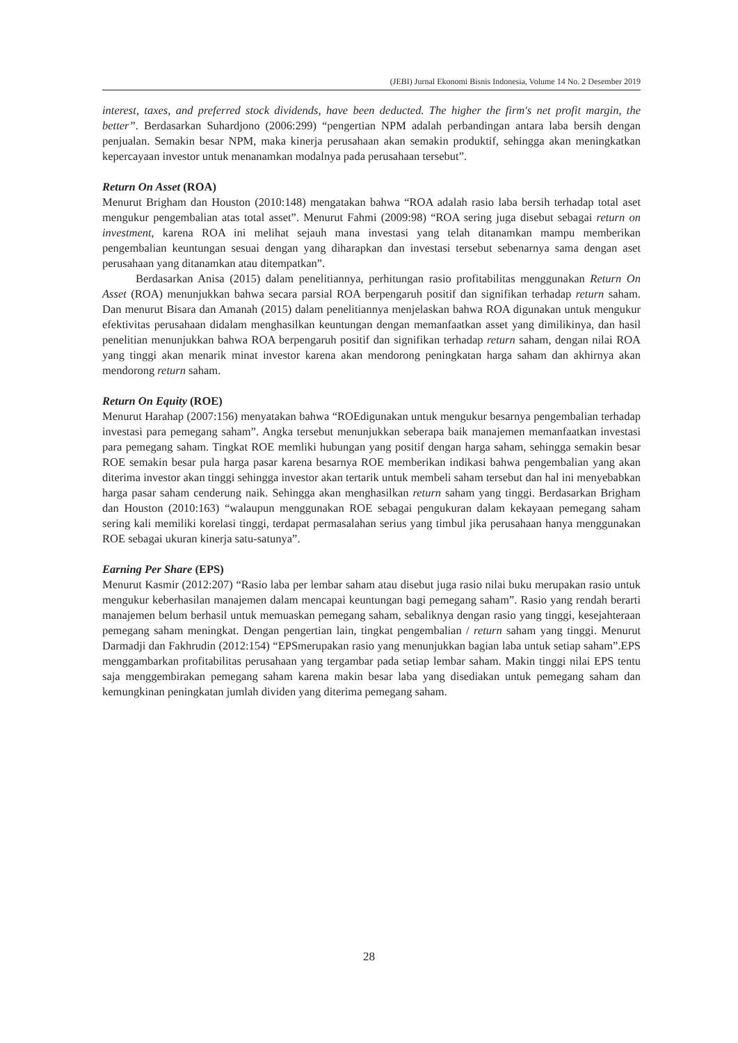(JEBI) Jurnal Ekonomi Bisnis Indonesia, Volume 14 No. 2 Desember 2019
interest, taxes, and preferred stock dividends, have been deducted. The higher the firm's net profit margin, the better”. Berdasarkan Suhardjono (2006:299) “pengertian NPM adalah perbandingan antara laba bersih dengan penjualan. Semakin besar NPM, maka kinerja perusahaan akan semakin produktif, sehingga akan meningkatkan kepercayaan investor untuk menanamkan modalnya pada perusahaan tersebut”.
Return On Asset (ROA)
Menurut Brigham dan Houston (2010:148) mengatakan bahwa “ROA adalah rasio laba bersih terhadap total aset mengukur pengembalian atas total asset”. Menurut Fahmi (2009:98) “ROA sering juga disebut sebagai return on investment, karena ROA ini melihat sejauh mana investasi yang telah ditanamkan mampu memberikan pengembalian keuntungan sesuai dengan yang diharapkan dan investasi tersebut sebenarnya sama dengan aset perusahaan yang ditanamkan atau ditempatkan”.
Berdasarkan Anisa (2015) dalam penelitiannya, perhitungan rasio profitabilitas menggunakan Return On Asset (ROA) menunjukkan bahwa secara parsial ROA berpengaruh positif dan signifikan terhadap return saham. Dan menurut Bisara dan Amanah (2015) dalam penelitiannya menjelaskan bahwa ROA digunakan untuk mengukur efektivitas perusahaan didalam menghasilkan keuntungan dengan memanfaatkan asset yang dimilikinya, dan hasil penelitian menunjukkan bahwa ROA berpengaruh positif dan signifikan terhadap return saham, dengan nilai ROA yang tinggi akan menarik minat investor karena akan mendorong peningkatan harga saham dan akhirnya akan mendorong return saham.
Return On Equity (ROE)
Menurut Harahap (2007:156) menyatakan bahwa “ROEdigunakan untuk mengukur besarnya pengembalian terhadap investasi para pemegang saham”. Angka tersebut menunjukkan seberapa baik manajemen memanfaatkan investasi para pemegang saham. Tingkat ROE memliki hubungan yang positif dengan harga saham, sehingga semakin besar ROE semakin besar pula harga pasar karena besarnya ROE memberikan indikasi bahwa pengembalian yang akan diterima investor akan tinggi sehingga investor akan tertarik untuk membeli saham tersebut dan hal ini menyebabkan harga pasar saham cenderung naik. Sehingga akan menghasilkan return saham yang tinggi. Berdasarkan Brigham dan Houston (2010:163) “walaupun menggunakan ROE sebagai pengukuran dalam kekayaan pemegang saham sering kali memiliki korelasi tinggi, terdapat permasalahan serius yang timbul jika perusahaan hanya menggunakan ROE sebagai ukuran kinerja satu-satunya”.
Earning Per Share (EPS)
Menurut Kasmir (2012:207) “Rasio laba per lembar saham atau disebut juga rasio nilai buku merupakan rasio untuk mengukur keberhasilan manajemen dalam mencapai keuntungan bagi pemegang saham”. Rasio yang rendah berarti manajemen belum berhasil untuk memuaskan pemegang saham, sebaliknya dengan rasio yang tinggi, kesejahteraan pemegang saham meningkat. Dengan pengertian lain, tingkat pengembalian / return saham yang tinggi. Menurut Darmadji dan Fakhrudin (2012:154) “EPSmerupakan rasio yang menunjukkan bagian laba untuk setiap saham”.EPS menggambarkan profitabilitas perusahaan yang tergambar pada setiap lembar saham. Makin tinggi nilai EPS tentu saja menggembirakan pemegang saham karena makin besar laba yang disediakan untuk pemegang saham dan kemungkinan peningkatan jumlah dividen yang diterima pemegang saham.
28